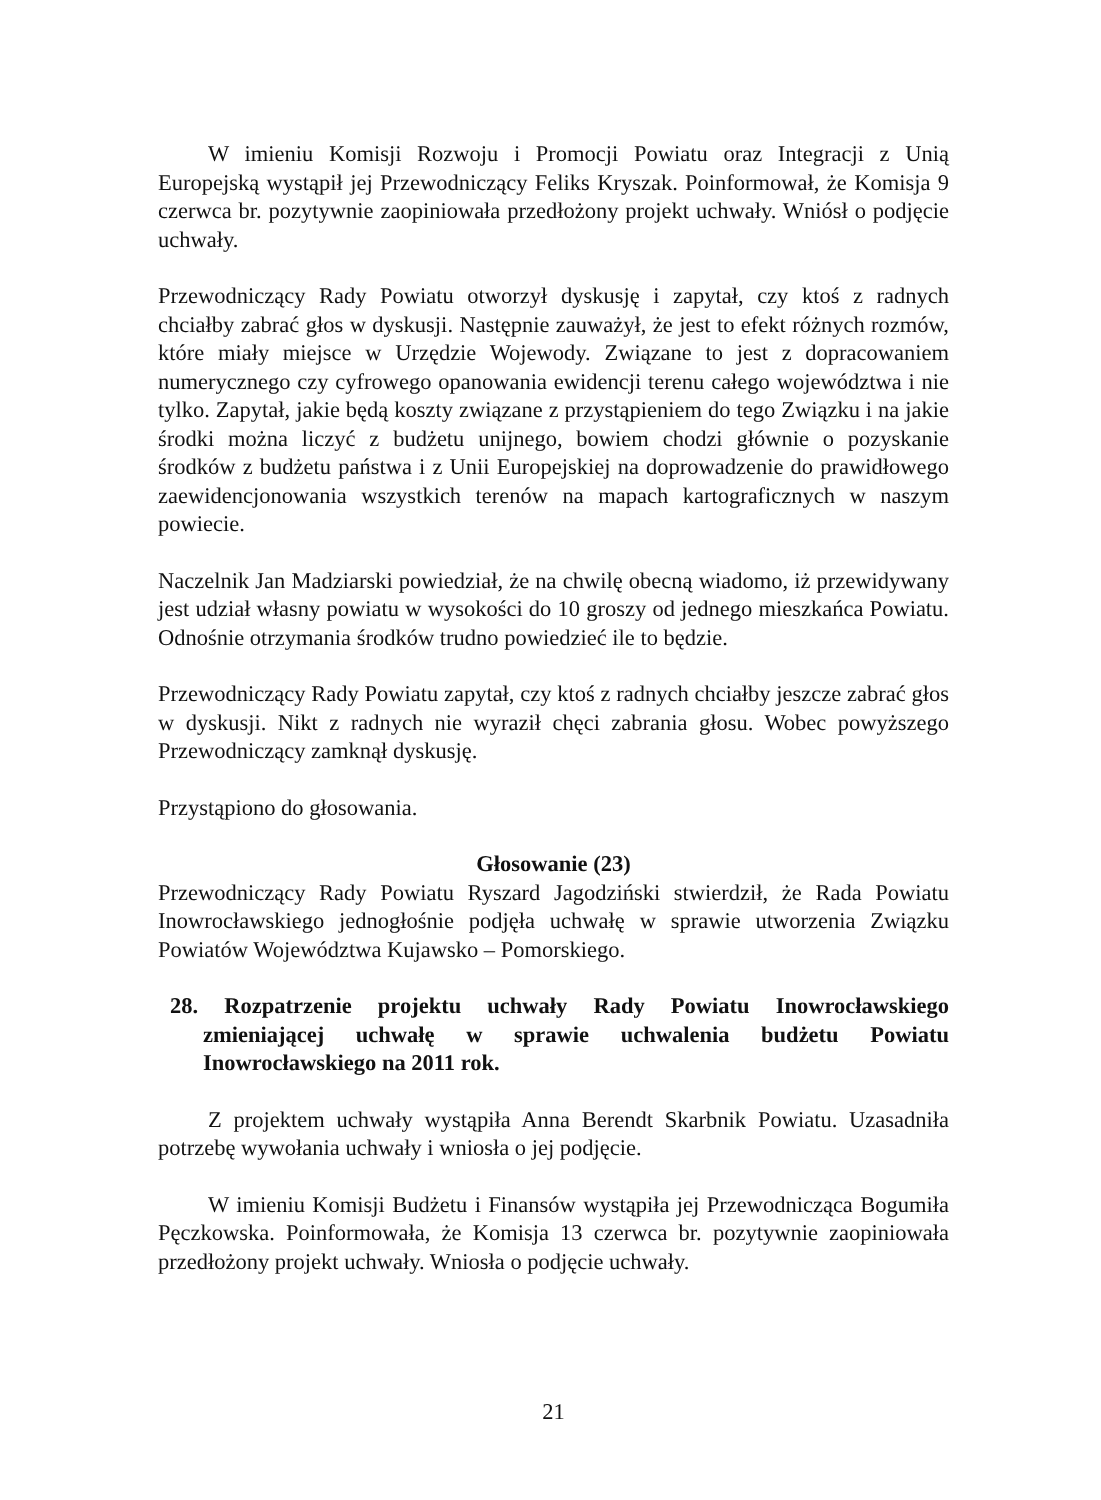W imieniu Komisji Rozwoju i Promocji Powiatu oraz Integracji z Unią Europejską wystąpił jej Przewodniczący Feliks Kryszak. Poinformował, że Komisja 9 czerwca br. pozytywnie zaopiniowała przedłożony projekt uchwały. Wniósł o podjęcie uchwały.
Przewodniczący Rady Powiatu otworzył dyskusję i zapytał, czy ktoś z radnych chciałby zabrać głos w dyskusji. Następnie zauważył, że jest to efekt różnych rozmów, które miały miejsce w Urzędzie Wojewody. Związane to jest z dopracowaniem numerycznego czy cyfrowego opanowania ewidencji terenu całego województwa i nie tylko. Zapytał, jakie będą koszty związane z przystąpieniem do tego Związku i na jakie środki można liczyć z budżetu unijnego, bowiem chodzi głównie o pozyskanie środków z budżetu państwa i z Unii Europejskiej na doprowadzenie do prawidłowego zaewidencjonowania wszystkich terenów na mapach kartograficznych w naszym powiecie.
Naczelnik Jan Madziarski powiedział, że na chwilę obecną wiadomo, iż przewidywany jest udział własny powiatu w wysokości do 10 groszy od jednego mieszkańca Powiatu. Odnośnie otrzymania środków trudno powiedzieć ile to będzie.
Przewodniczący Rady Powiatu zapytał, czy ktoś z radnych chciałby jeszcze zabrać głos w dyskusji. Nikt z radnych nie wyraził chęci zabrania głosu. Wobec powyższego Przewodniczący zamknął dyskusję.
Przystąpiono do głosowania.
Głosowanie (23)
Przewodniczący Rady Powiatu Ryszard Jagodziński stwierdził, że Rada Powiatu Inowrocławskiego jednogłośnie podjęła uchwałę w sprawie utworzenia Związku Powiatów Województwa Kujawsko – Pomorskiego.
28. Rozpatrzenie projektu uchwały Rady Powiatu Inowrocławskiego zmieniającej uchwałę w sprawie uchwalenia budżetu Powiatu Inowrocławskiego na 2011 rok.
Z projektem uchwały wystąpiła Anna Berendt Skarbnik Powiatu. Uzasadniła potrzebę wywołania uchwały i wniosła o jej podjęcie.
W imieniu Komisji Budżetu i Finansów wystąpiła jej Przewodnicząca Bogumiła Pęczkowska. Poinformowała, że Komisja 13 czerwca br. pozytywnie zaopiniowała przedłożony projekt uchwały. Wniosła o podjęcie uchwały.
21